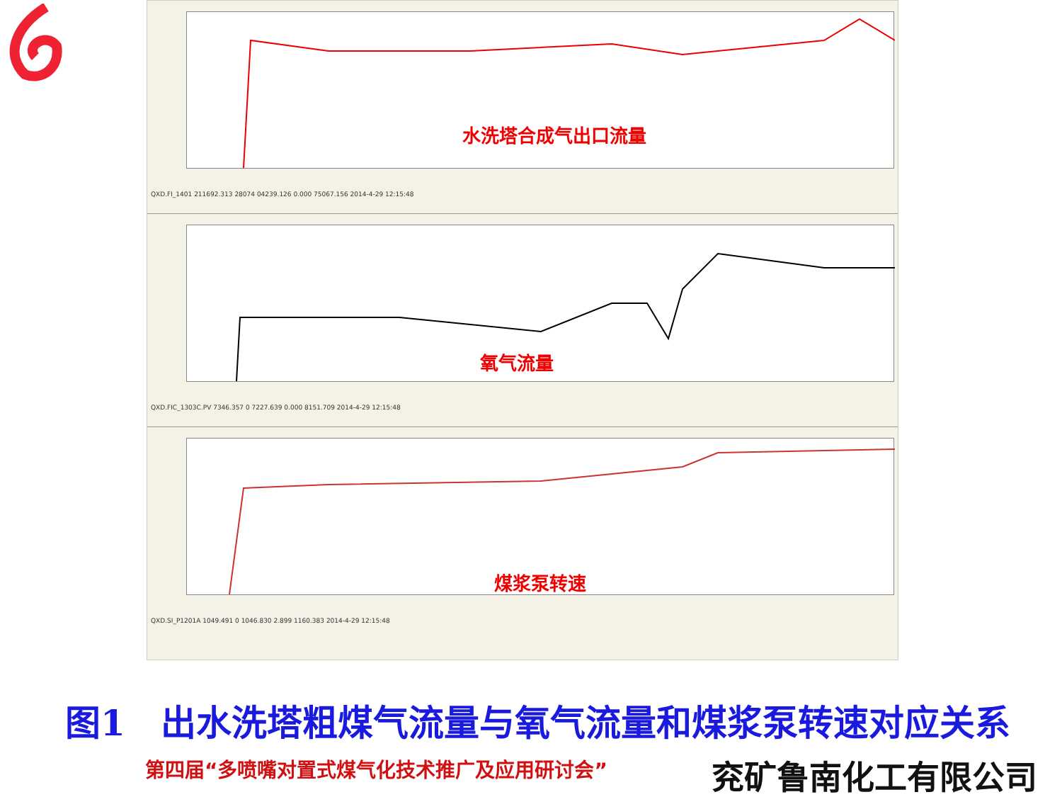水洗塔合成气出口流量
QXD.FI_1401 211692.313 28074 04239.126 0.000 75067.156 2014-4-29 12:15:48
氧气流量
QXD.FIC_1303C.PV 7346.357 0 7227.639 0.000 8151.709 2014-4-29 12:15:48
煤浆泵转速
QXD.SI_P1201A 1049.491 0 1046.830 2.899 1160.383 2014-4-29 12:15:48
图1　出水洗塔粗煤气流量与氧气流量和煤浆泵转速对应关系
第四届“多喷嘴对置式煤气化技术推广及应用研讨会”
兖矿鲁南化工有限公司